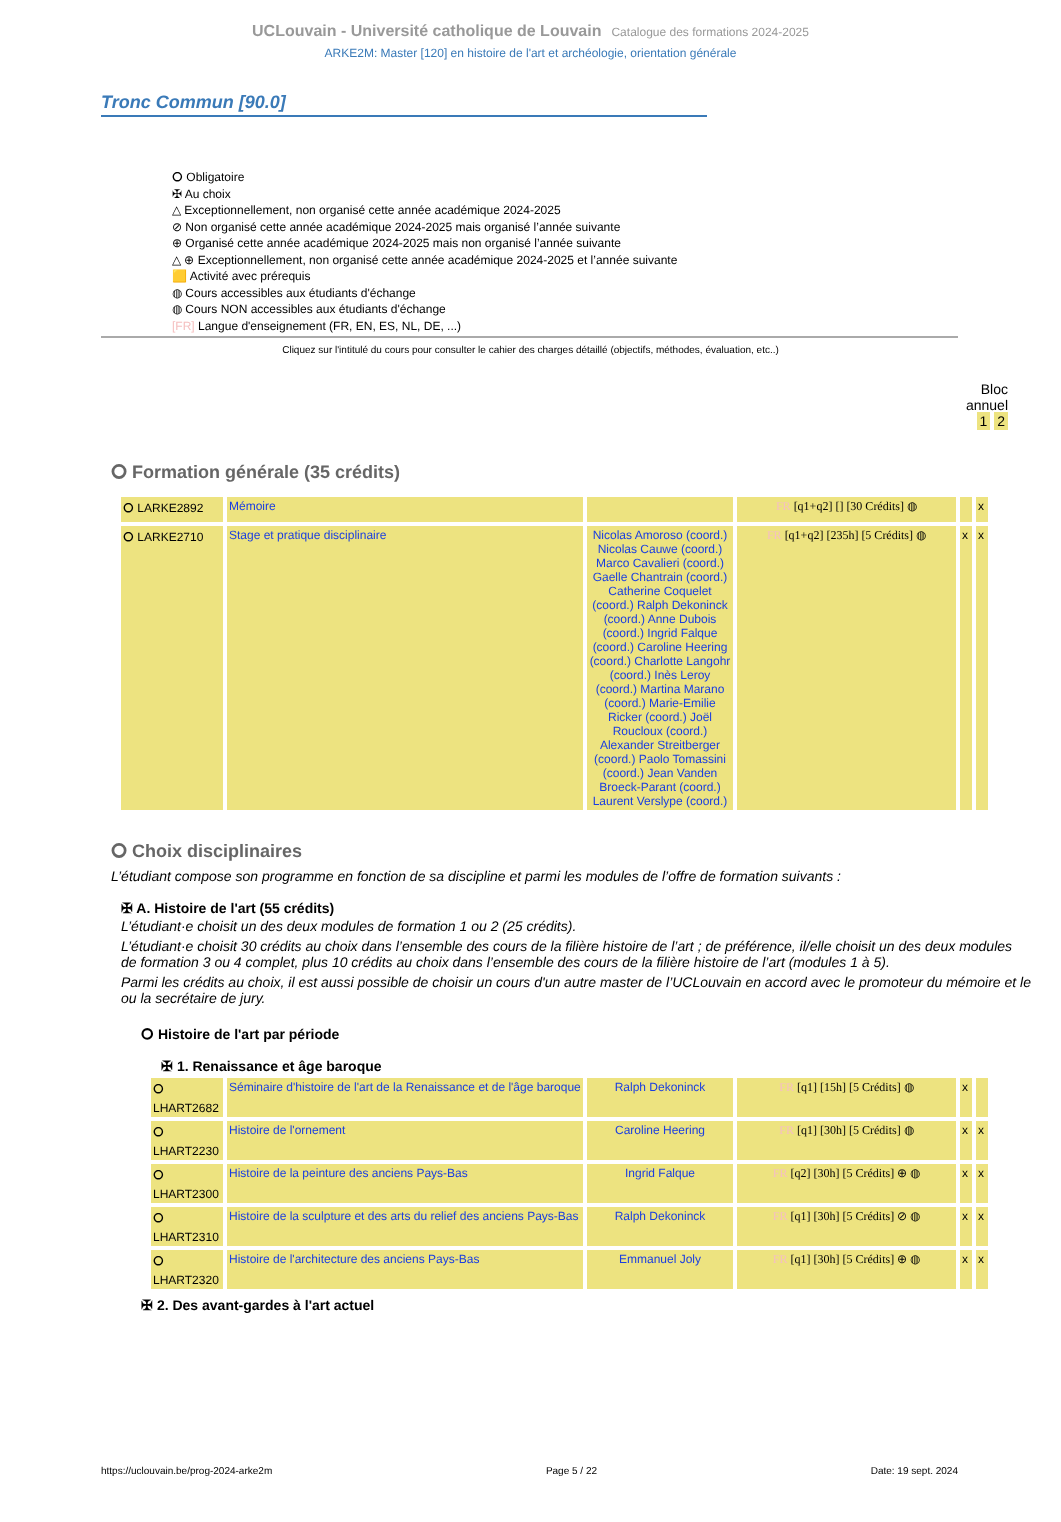UCLouvain - Université catholique de Louvain Catalogue des formations 2024-2025
ARKE2M: Master [120] en histoire de l'art et archéologie, orientation générale
Tronc Commun [90.0]
⭘ Obligatoire
✠ Au choix
△ Exceptionnellement, non organisé cette année académique 2024-2025
⊘ Non organisé cette année académique 2024-2025 mais organisé l’année suivante
⊕ Organisé cette année académique 2024-2025 mais non organisé l’année suivante
△ ⊕ Exceptionnellement, non organisé cette année académique 2024-2025 et l’année suivante
🟨 Activité avec prérequis
◍ Cours accessibles aux étudiants d'échange
◍ Cours NON accessibles aux étudiants d'échange
[FR] Langue d'enseignement (FR, EN, ES, NL, DE, ...)
Cliquez sur l'intitulé du cours pour consulter le cahier des charges détaillé (objectifs, méthodes, évaluation, etc..)
Bloc
annuel
1 2
⭘ Formation générale (35 crédits)
| ⭘ LARKE2892 | Mémoire | | FR [q1+q2] [] [30 Crédits] ◍ | | x |
| ⭘ LARKE2710 | Stage et pratique disciplinaire | Nicolas Amoroso (coord.) Nicolas Cauwe (coord.) Marco Cavalieri (coord.) Gaelle Chantrain (coord.) Catherine Coquelet (coord.) Ralph Dekoninck (coord.) Anne Dubois (coord.) Ingrid Falque (coord.) Caroline Heering (coord.) Charlotte Langohr (coord.) Inès Leroy (coord.) Martina Marano (coord.) Marie-Emilie Ricker (coord.) Joël Roucloux (coord.) Alexander Streitberger (coord.) Paolo Tomassini (coord.) Jean Vanden Broeck-Parant (coord.) Laurent Verslype (coord.) | FR [q1+q2] [235h] [5 Crédits] ◍ | x | x |
⭘ Choix disciplinaires
L’étudiant compose son programme en fonction de sa discipline et parmi les modules de l’offre de formation suivants :
✠ A. Histoire de l'art (55 crédits)
L’étudiant·e choisit un des deux modules de formation 1 ou 2 (25 crédits).
L’étudiant·e choisit 30 crédits au choix dans l’ensemble des cours de la filière histoire de l’art ; de préférence, il/elle choisit un des deux modules de formation 3 ou 4 complet, plus 10 crédits au choix dans l’ensemble des cours de la filière histoire de l’art (modules 1 à 5).
Parmi les crédits au choix, il est aussi possible de choisir un cours d'un autre master de l’UCLouvain en accord avec le promoteur du mémoire et le ou la secrétaire de jury.
⭘ Histoire de l'art par période
✠ 1. Renaissance et âge baroque
| ⭘ LHART2682 | Séminaire d'histoire de l'art de la Renaissance et de l'âge baroque | Ralph Dekoninck | FR [q1] [15h] [5 Crédits] ◍ | x | |
| ⭘ LHART2230 | Histoire de l'ornement | Caroline Heering | FR [q1] [30h] [5 Crédits] ◍ | x | x |
| ⭘ LHART2300 | Histoire de la peinture des anciens Pays-Bas | Ingrid Falque | FR [q2] [30h] [5 Crédits] ⊕ ◍ | x | x |
| ⭘ LHART2310 | Histoire de la sculpture et des arts du relief des anciens Pays-Bas | Ralph Dekoninck | FR [q1] [30h] [5 Crédits] ⊘ ◍ | x | x |
| ⭘ LHART2320 | Histoire de l'architecture des anciens Pays-Bas | Emmanuel Joly | FR [q1] [30h] [5 Crédits] ⊕ ◍ | x | x |
✠ 2. Des avant-gardes à l'art actuel
https://uclouvain.be/prog-2024-arke2m Page 5 / 22 Date: 19 sept. 2024